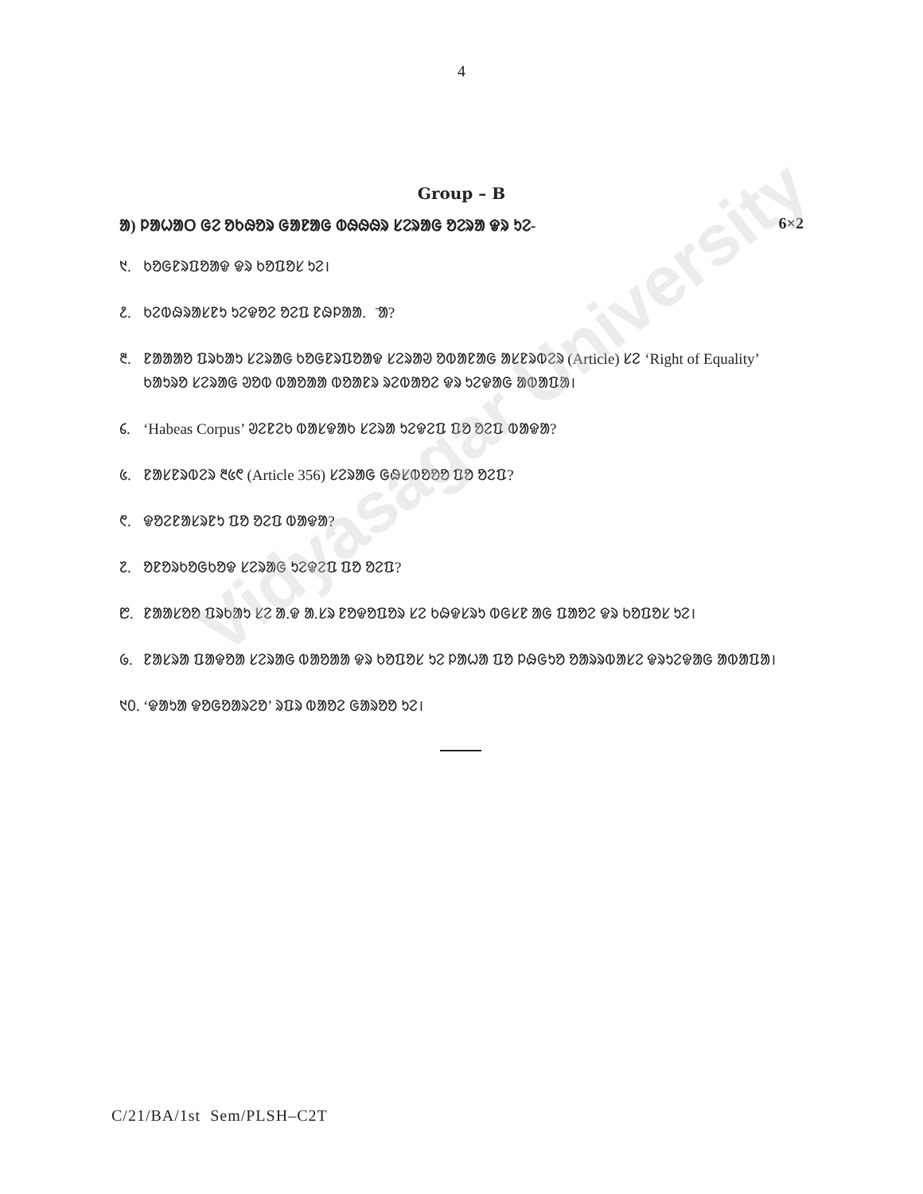Vidyasagar University
4
Group – B
ᱟ) ᱞᱟᱦᱟᱛ ᱜᱮ ᱚᱠᱷᱚᱨ ᱜᱟᱱᱟᱜ ᱵᱷᱷᱷᱨ ᱥᱮᱨᱟᱜ ᱚᱮᱨᱟ ᱫᱨ ᱩᱮ- 6×2
᱑. ᱠᱚᱜᱱᱨᱯᱚᱟᱫ ᱫᱨ ᱠᱚᱯᱚᱥ ᱩᱮ।
᱒. ᱠᱮᱵᱷᱨᱟᱥᱱᱩ ᱩᱮᱫᱚᱮ ᱚᱮᱯ ᱱᱷᱞᱟᱟ.ᱫ̄ᱟ?
᱓. ᱱᱟᱟᱟᱚ ᱯᱨᱠᱟᱩ ᱥᱮᱨᱟᱜ ᱠᱚᱜᱱᱨᱯᱚᱟᱫ ᱥᱮᱨᱟᱣ ᱚᱵᱟᱱᱟᱜ ᱟᱥᱱᱨᱵᱮᱨ (Article) ᱥᱮ ‘Right of Equality’ ᱠᱟᱩᱨᱚ ᱥᱮᱨᱟᱜ ᱣᱚᱵ ᱵᱟᱚᱟᱟ ᱵᱚᱟᱱᱨ ᱨᱮᱵᱟᱚᱮ ᱫᱨ ᱩᱮᱫᱟᱜ ᱟᱵᱟᱯᱟ।
᱔. ‘Habeas Corpus’ ᱣᱮᱱᱮᱠ ᱵᱟᱥᱫᱟᱠ ᱥᱮᱨᱟ ᱩᱮᱫᱮᱯ ᱯᱚ ᱚᱮᱯ ᱵᱟᱫᱟ?
᱕. ᱱᱟᱥᱱᱨᱵᱮᱨ ᱓᱕᱖ (Article 356) ᱥᱮᱨᱟᱜ ᱜᱷᱥᱵᱚᱚᱚ ᱯᱚ ᱚᱮᱯ?
᱖. ᱫᱚᱮᱱᱟᱥᱨᱱᱩ ᱯᱚ ᱚᱮᱯ ᱵᱟᱫᱟ?
᱗. ᱚᱱᱚᱨᱠᱚᱜᱠᱚᱫ ᱥᱮᱨᱟᱜ ᱩᱮᱫᱮᱯ ᱯᱚ ᱚᱮᱯ?
᱘. ᱱᱟᱟᱥᱚᱚ ᱯᱨᱠᱟᱩ ᱥᱮ ᱟ.ᱫ ᱟ.ᱥᱨ ᱱᱚᱫᱚᱯᱚᱨ ᱥᱮ ᱠᱷᱫᱥᱨᱩ ᱵᱜᱥᱱ ᱟᱜ ᱯᱟᱚᱮ ᱫᱨ ᱠᱚᱯᱚᱥ ᱩᱮ।
᱙. ᱱᱟᱥᱨᱟ ᱯᱟᱫᱚᱟ ᱥᱮᱨᱟᱜ ᱵᱟᱚᱟᱟ ᱫᱨ ᱠᱚᱯᱚᱥ ᱩᱮ ᱞᱟᱦᱟ ᱯᱚ ᱞᱷᱜᱩᱚ ᱚᱟᱨᱨᱵᱟᱥᱮ ᱫᱨᱩᱮᱫᱟᱜ ᱟᱵᱟᱯᱟ।
᱑᱐. ‘ᱫᱟᱩᱟ ᱫᱚᱜᱚᱟᱨᱮᱚ’ ᱨᱯᱨ ᱵᱟᱚᱮ ᱜᱟᱨᱚᱚ ᱩᱮ।
C/21/BA/1st Sem/PLSH–C2T